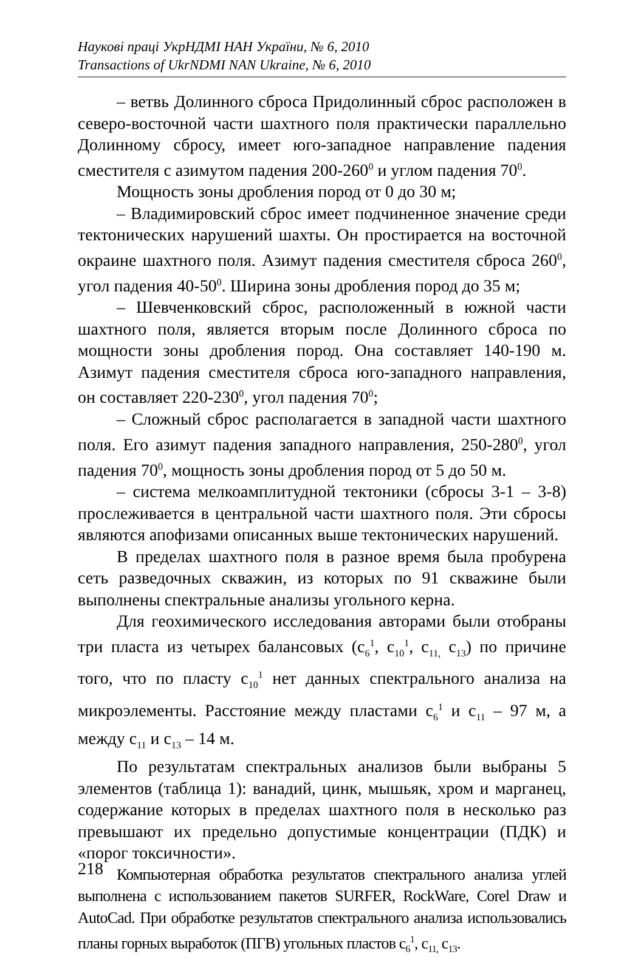Наукові праці УкрНДМІ НАН України, № 6, 2010
Transactions of UkrNDMI NAN Ukraine, № 6, 2010
– ветвь Долинного сброса Придолинный сброс расположен в северо-восточной части шахтного поля практически параллельно Долинному сбросу, имеет юго-западное направление падения сместителя с азимутом падения 200-260<sup>0</sup> и углом падения 70<sup>0</sup>.
Мощность зоны дробления пород от 0 до 30 м;
– Владимировский сброс имеет подчиненное значение среди тектонических нарушений шахты. Он простирается на восточной окраине шахтного поля. Азимут падения сместителя сброса 260<sup>0</sup>, угол падения 40-50<sup>0</sup>. Ширина зоны дробления пород до 35 м;
– Шевченковский сброс, расположенный в южной части шахтного поля, является вторым после Долинного сброса по мощности зоны дробления пород. Она составляет 140-190 м. Азимут падения сместителя сброса юго-западного направления, он составляет 220-230<sup>0</sup>, угол падения 70<sup>0</sup>;
– Сложный сброс располагается в западной части шахтного поля. Его азимут падения западного направления, 250-280<sup>0</sup>, угол падения 70<sup>0</sup>, мощность зоны дробления пород от 5 до 50 м.
– система мелкоамплитудной тектоники (сбросы 3-1 – 3-8) прослеживается в центральной части шахтного поля. Эти сбросы являются апофизами описанных выше тектонических нарушений.
В пределах шахтного поля в разное время была пробурена сеть разведочных скважин, из которых по 91 скважине были выполнены спектральные анализы угольного керна.
Для геохимического исследования авторами были отобраны три пласта из четырех балансовых (с<sub>6</sub><sup>1</sup>, с<sub>10</sub><sup>1</sup>, с<sub>11,</sub> с<sub>13</sub>) по причине того, что по пласту с<sub>10</sub><sup>1</sup> нет данных спектрального анализа на микроэлементы. Расстояние между пластами с<sub>6</sub><sup>1</sup> и с<sub>11</sub> – 97 м, а между с<sub>11</sub> и с<sub>13</sub> – 14 м.
По результатам спектральных анализов были выбраны 5 элементов (таблица 1): ванадий, цинк, мышьяк, хром и марганец, содержание которых в пределах шахтного поля в несколько раз превышают их предельно допустимые концентрации (ПДК) и «порог токсичности».
Компьютерная обработка результатов спектрального анализа углей выполнена с использованием пакетов SURFER, RockWare, Corel Draw и AutoCad. При обработке результатов спектрального анализа использовались планы горных выработок (ПГВ) угольных пластов с<sub>6</sub><sup>1</sup>, с<sub>11,</sub> с<sub>13</sub>.
218